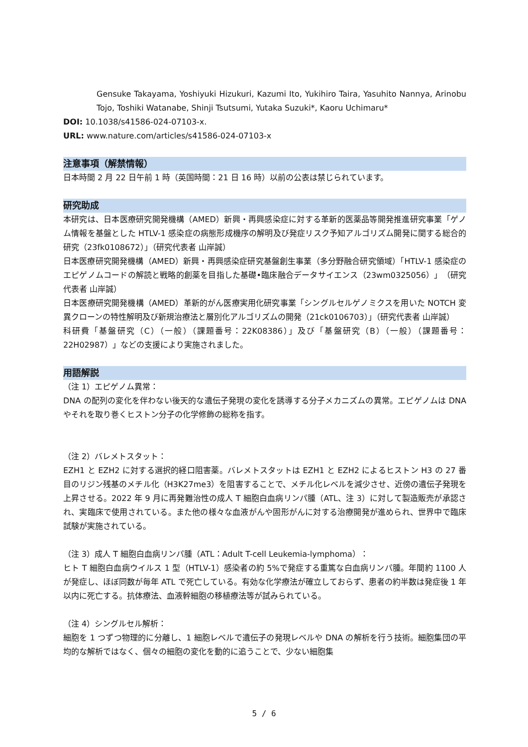Gensuke Takayama, Yoshiyuki Hizukuri, Kazumi Ito, Yukihiro Taira, Yasuhito Nannya, Arinobu Tojo, Toshiki Watanabe, Shinji Tsutsumi, Yutaka Suzuki*, Kaoru Uchimaru*
DOI: 10.1038/s41586-024-07103-x.
URL: www.nature.com/articles/s41586-024-07103-x
注意事項（解禁情報）
日本時間 2 月 22 日午前 1 時（英国時間：21 日 16 時）以前の公表は禁じられています。
研究助成
本研究は、日本医療研究開発機構（AMED）新興・再興感染症に対する革新的医薬品等開発推進研究事業「ゲノム情報を基盤とした HTLV-1 感染症の病態形成機序の解明及び発症リスク予知アルゴリズム開発に関する総合的研究（23fk0108672）」（研究代表者 山岸誠）
日本医療研究開発機構（AMED）新興・再興感染症研究基盤創生事業（多分野融合研究領域）「HTLV-1 感染症のエピゲノムコードの解読と戦略的創薬を目指した基礎•臨床融合データサイエンス（23wm0325056）」（研究代表者 山岸誠）
日本医療研究開発機構（AMED）革新的がん医療実用化研究事業「シングルセルゲノミクスを用いた NOTCH 変異クローンの特性解明及び新規治療法と層別化アルゴリズムの開発（21ck0106703）」（研究代表者 山岸誠）
科研費「基盤研究（C）（一般）（課題番号：22K08386）」及び「基盤研究（B）（一般）（課題番号：22H02987）」などの支援により実施されました。
用語解説
（注 1）エピゲノム異常：
DNA の配列の変化を伴わない後天的な遺伝子発現の変化を誘導する分子メカニズムの異常。エピゲノムは DNA やそれを取り巻くヒストン分子の化学修飾の総称を指す。
（注 2）バレメトスタット：
EZH1 と EZH2 に対する選択的経口阻害薬。バレメトスタットは EZH1 と EZH2 によるヒストン H3 の 27 番目のリジン残基のメチル化（H3K27me3）を阻害することで、メチル化レベルを減少させ、近傍の遺伝子発現を上昇させる。2022 年 9 月に再発難治性の成人 T 細胞白血病リンパ腫（ATL、注 3）に対して製造販売が承認され、実臨床で使用されている。また他の様々な血液がんや固形がんに対する治療開発が進められ、世界中で臨床試験が実施されている。
（注 3）成人 T 細胞白血病リンパ腫（ATL：Adult T-cell Leukemia-lymphoma）：
ヒト T 細胞白血病ウイルス 1 型（HTLV-1）感染者の約 5%で発症する重篤な白血病リンパ腫。年間約 1100 人が発症し、ほぼ同数が毎年 ATL で死亡している。有効な化学療法が確立しておらず、患者の約半数は発症後 1 年以内に死亡する。抗体療法、血液幹細胞の移植療法等が試みられている。
（注 4）シングルセル解析：
細胞を 1 つずつ物理的に分離し、1 細胞レベルで遺伝子の発現レベルや DNA の解析を行う技術。細胞集団の平均的な解析ではなく、個々の細胞の変化を動的に追うことで、少ない細胞集
5 / 6